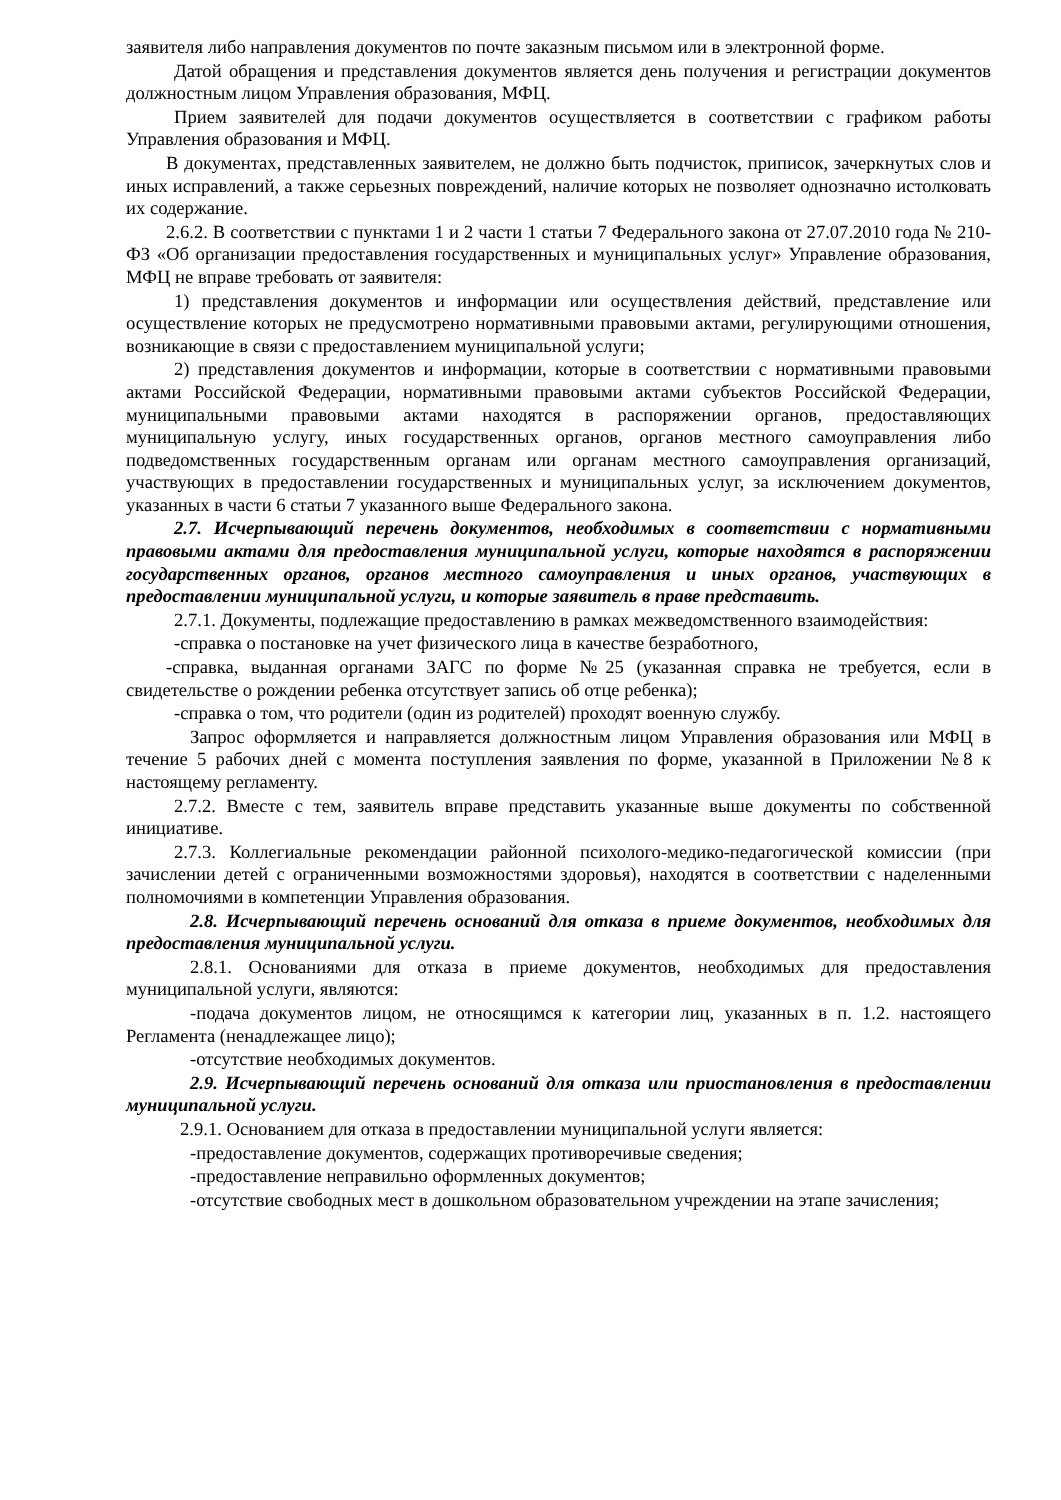заявителя либо направления документов по почте заказным письмом или в электронной форме.
Датой обращения и представления документов является день получения и регистрации документов должностным лицом Управления образования, МФЦ.
Прием заявителей для подачи документов осуществляется в соответствии с графиком работы Управления образования и МФЦ.
В документах, представленных заявителем, не должно быть подчисток, приписок, зачеркнутых слов и иных исправлений, а также серьезных повреждений, наличие которых не позволяет однозначно истолковать их содержание.
2.6.2. В соответствии с пунктами 1 и 2 части 1 статьи 7 Федерального закона от 27.07.2010 года № 210-ФЗ «Об организации предоставления государственных и муниципальных услуг» Управление образования, МФЦ не вправе требовать от заявителя:
1) представления документов и информации или осуществления действий, представление или осуществление которых не предусмотрено нормативными правовыми актами, регулирующими отношения, возникающие в связи с предоставлением муниципальной услуги;
2) представления документов и информации, которые в соответствии с нормативными правовыми актами Российской Федерации, нормативными правовыми актами субъектов Российской Федерации, муниципальными правовыми актами находятся в распоряжении органов, предоставляющих муниципальную услугу, иных государственных органов, органов местного самоуправления либо подведомственных государственным органам или органам местного самоуправления организаций, участвующих в предоставлении государственных и муниципальных услуг, за исключением документов, указанных в части 6 статьи 7 указанного выше Федерального закона.
2.7. Исчерпывающий перечень документов, необходимых в соответствии с нормативными правовыми актами для предоставления муниципальной услуги, которые находятся в распоряжении государственных органов, органов местного самоуправления и иных органов, участвующих в предоставлении муниципальной услуги, и которые заявитель в праве представить.
2.7.1. Документы, подлежащие предоставлению в рамках межведомственного взаимодействия:
-справка о постановке на учет физического лица в качестве безработного,
-справка, выданная органами ЗАГС по форме №25 (указанная справка не требуется, если в свидетельстве о рождении ребенка отсутствует запись об отце ребенка);
-справка о том, что родители (один из родителей) проходят военную службу.
Запрос оформляется и направляется должностным лицом Управления образования или МФЦ в течение 5 рабочих дней с момента поступления заявления по форме, указанной в Приложении №8 к настоящему регламенту.
2.7.2. Вместе с тем, заявитель вправе представить указанные выше документы по собственной инициативе.
2.7.3. Коллегиальные рекомендации районной психолого-медико-педагогической комиссии (при зачислении детей с ограниченными возможностями здоровья), находятся в соответствии с наделенными полномочиями в компетенции Управления образования.
2.8. Исчерпывающий перечень оснований для отказа в приеме документов, необходимых для предоставления муниципальной услуги.
2.8.1. Основаниями для отказа в приеме документов, необходимых для предоставления муниципальной услуги, являются:
-подача документов лицом, не относящимся к категории лиц, указанных в п. 1.2. настоящего Регламента (ненадлежащее лицо);
-отсутствие необходимых документов.
2.9. Исчерпывающий перечень оснований для отказа или приостановления в предоставлении муниципальной услуги.
2.9.1. Основанием для отказа в предоставлении муниципальной услуги является:
-предоставление документов, содержащих противоречивые сведения;
-предоставление неправильно оформленных документов;
-отсутствие свободных мест в дошкольном образовательном учреждении на этапе зачисления;